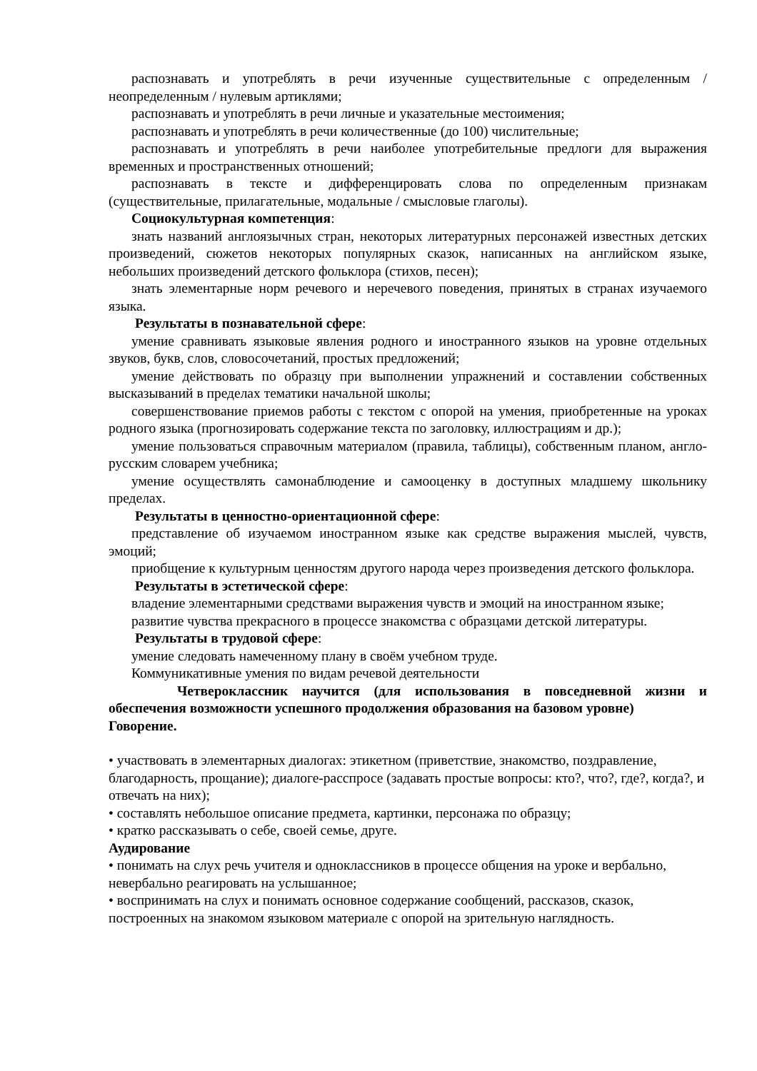распознавать и употреблять в речи изученные существительные с определенным / неопределенным / нулевым артиклями;
распознавать и употреблять в речи личные и указательные местоимения;
распознавать и употреблять в речи количественные (до 100) числительные;
распознавать и употреблять в речи наиболее употребительные предлоги для выражения временных и пространственных отношений;
распознавать в тексте и дифференцировать слова по определенным признакам (существительные, прилагательные, модальные / смысловые глаголы).
Социокультурная компетенция:
знать названий англоязычных стран, некоторых литературных персонажей известных детских произведений, сюжетов некоторых популярных сказок, написанных на английском языке, небольших произведений детского фольклора (стихов, песен);
знать элементарные норм речевого и неречевого поведения, принятых в странах изучаемого языка.
Результаты в познавательной сфере:
умение сравнивать языковые явления родного и иностранного языков на уровне отдельных звуков, букв, слов, словосочетаний, простых предложений;
умение действовать по образцу при выполнении упражнений и составлении собственных высказываний в пределах тематики начальной школы;
совершенствование приемов работы с текстом с опорой на умения, приобретенные на уроках родного языка (прогнозировать содержание текста по заголовку, иллюстрациям и др.);
умение пользоваться справочным материалом (правила, таблицы), собственным планом, англо-русским словарем учебника;
умение осуществлять самонаблюдение и самооценку в доступных младшему школьнику пределах.
Результаты в ценностно-ориентационной сфере:
представление об изучаемом иностранном языке как средстве выражения мыслей, чувств, эмоций;
приобщение к культурным ценностям другого народа через произведения детского фольклора.
Результаты в эстетической сфере:
владение элементарными средствами выражения чувств и эмоций на иностранном языке;
развитие чувства прекрасного в процессе знакомства с образцами детской литературы.
Результаты в трудовой сфере:
умение следовать намеченному плану в своём учебном труде.
Коммуникативные умения по видам речевой деятельности
Четвероклассник научится (для использования в повседневной жизни и обеспечения возможности успешного продолжения образования на базовом уровне)
Говорение.
• участвовать в элементарных диалогах: этикетном (приветствие, знакомство, поздравление, благодарность, прощание); диалоге-расспросе (задавать простые вопросы: кто?, что?, где?, когда?, и отвечать на них);
• составлять небольшое описание предмета, картинки, персонажа по образцу;
• кратко рассказывать о себе, своей семье, друге.
Аудирование
• понимать на слух речь учителя и одноклассников в процессе общения на уроке и вербально, невербально реагировать на услышанное;
• воспринимать на слух и понимать основное содержание сообщений, рассказов, сказок, построенных на знакомом языковом материале с опорой на зрительную наглядность.